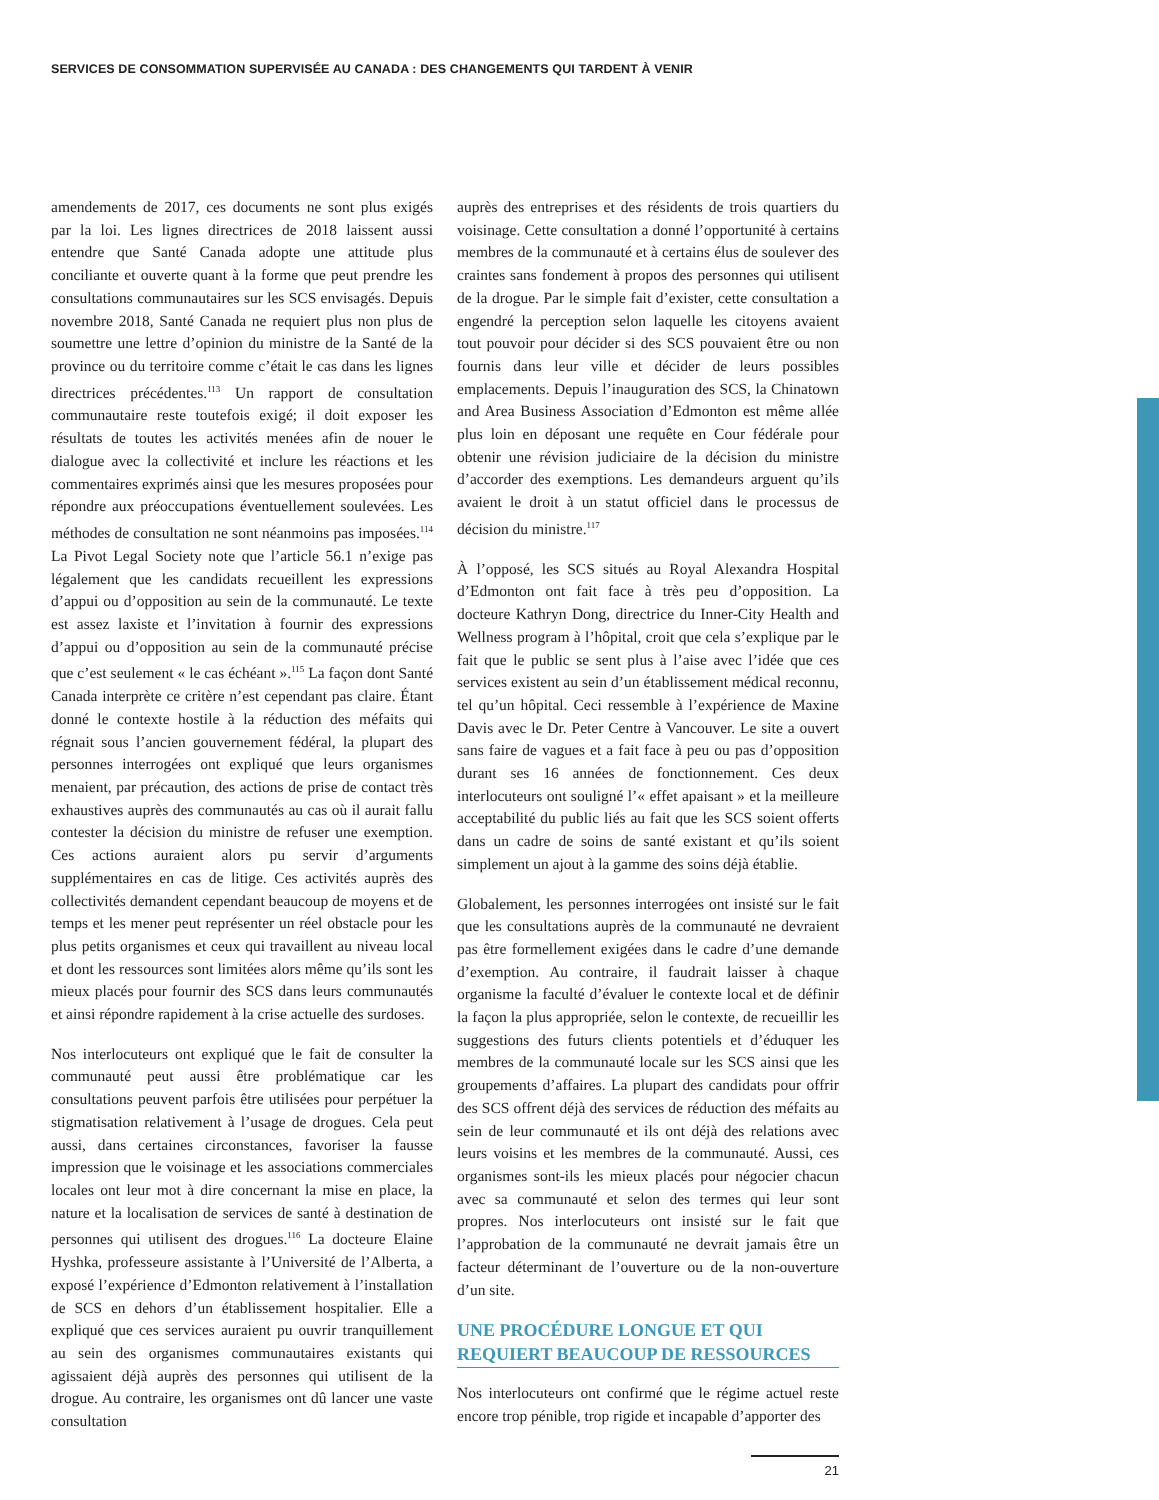SERVICES DE CONSOMMATION SUPERVISÉE AU CANADA : DES CHANGEMENTS QUI TARDENT À VENIR
amendements de 2017, ces documents ne sont plus exigés par la loi. Les lignes directrices de 2018 laissent aussi entendre que Santé Canada adopte une attitude plus conciliante et ouverte quant à la forme que peut prendre les consultations communautaires sur les SCS envisagés. Depuis novembre 2018, Santé Canada ne requiert plus non plus de soumettre une lettre d’opinion du ministre de la Santé de la province ou du territoire comme c’était le cas dans les lignes directrices précédentes.<sup>113</sup> Un rapport de consultation communautaire reste toutefois exigé; il doit exposer les résultats de toutes les activités menées afin de nouer le dialogue avec la collectivité et inclure les réactions et les commentaires exprimés ainsi que les mesures proposées pour répondre aux préoccupations éventuellement soulevées. Les méthodes de consultation ne sont néanmoins pas imposées.<sup>114</sup> La Pivot Legal Society note que l’article 56.1 n’exige pas légalement que les candidats recueillent les expressions d’appui ou d’opposition au sein de la communauté. Le texte est assez laxiste et l’invitation à fournir des expressions d’appui ou d’opposition au sein de la communauté précise que c’est seulement « le cas échéant ».<sup>115</sup> La façon dont Santé Canada interprète ce critère n’est cependant pas claire. Étant donné le contexte hostile à la réduction des méfaits qui régnait sous l’ancien gouvernement fédéral, la plupart des personnes interrogées ont expliqué que leurs organismes menaient, par précaution, des actions de prise de contact très exhaustives auprès des communautés au cas où il aurait fallu contester la décision du ministre de refuser une exemption. Ces actions auraient alors pu servir d’arguments supplémentaires en cas de litige. Ces activités auprès des collectivités demandent cependant beaucoup de moyens et de temps et les mener peut représenter un réel obstacle pour les plus petits organismes et ceux qui travaillent au niveau local et dont les ressources sont limitées alors même qu’ils sont les mieux placés pour fournir des SCS dans leurs communautés et ainsi répondre rapidement à la crise actuelle des surdoses.
Nos interlocuteurs ont expliqué que le fait de consulter la communauté peut aussi être problématique car les consultations peuvent parfois être utilisées pour perpétuer la stigmatisation relativement à l’usage de drogues. Cela peut aussi, dans certaines circonstances, favoriser la fausse impression que le voisinage et les associations commerciales locales ont leur mot à dire concernant la mise en place, la nature et la localisation de services de santé à destination de personnes qui utilisent des drogues.<sup>116</sup> La docteure Elaine Hyshka, professeure assistante à l’Université de l’Alberta, a exposé l’expérience d’Edmonton relativement à l’installation de SCS en dehors d’un établissement hospitalier. Elle a expliqué que ces services auraient pu ouvrir tranquillement au sein des organismes communautaires existants qui agissaient déjà auprès des personnes qui utilisent de la drogue. Au contraire, les organismes ont dû lancer une vaste consultation
auprès des entreprises et des résidents de trois quartiers du voisinage. Cette consultation a donné l’opportunité à certains membres de la communauté et à certains élus de soulever des craintes sans fondement à propos des personnes qui utilisent de la drogue. Par le simple fait d’exister, cette consultation a engendré la perception selon laquelle les citoyens avaient tout pouvoir pour décider si des SCS pouvaient être ou non fournis dans leur ville et décider de leurs possibles emplacements. Depuis l’inauguration des SCS, la Chinatown and Area Business Association d’Edmonton est même allée plus loin en déposant une requête en Cour fédérale pour obtenir une révision judiciaire de la décision du ministre d’accorder des exemptions. Les demandeurs arguent qu’ils avaient le droit à un statut officiel dans le processus de décision du ministre.<sup>117</sup>
À l’opposé, les SCS situés au Royal Alexandra Hospital d’Edmonton ont fait face à très peu d’opposition. La docteure Kathryn Dong, directrice du Inner-City Health and Wellness program à l’hôpital, croit que cela s’explique par le fait que le public se sent plus à l’aise avec l’idée que ces services existent au sein d’un établissement médical reconnu, tel qu’un hôpital. Ceci ressemble à l’expérience de Maxine Davis avec le Dr. Peter Centre à Vancouver. Le site a ouvert sans faire de vagues et a fait face à peu ou pas d’opposition durant ses 16 années de fonctionnement. Ces deux interlocuteurs ont souligné l’« effet apaisant » et la meilleure acceptabilité du public liés au fait que les SCS soient offerts dans un cadre de soins de santé existant et qu’ils soient simplement un ajout à la gamme des soins déjà établie.
Globalement, les personnes interrogées ont insisté sur le fait que les consultations auprès de la communauté ne devraient pas être formellement exigées dans le cadre d’une demande d’exemption. Au contraire, il faudrait laisser à chaque organisme la faculté d’évaluer le contexte local et de définir la façon la plus appropriée, selon le contexte, de recueillir les suggestions des futurs clients potentiels et d’éduquer les membres de la communauté locale sur les SCS ainsi que les groupements d’affaires. La plupart des candidats pour offrir des SCS offrent déjà des services de réduction des méfaits au sein de leur communauté et ils ont déjà des relations avec leurs voisins et les membres de la communauté. Aussi, ces organismes sont-ils les mieux placés pour négocier chacun avec sa communauté et selon des termes qui leur sont propres. Nos interlocuteurs ont insisté sur le fait que l’approbation de la communauté ne devrait jamais être un facteur déterminant de l’ouverture ou de la non-ouverture d’un site.
UNE PROCÉDURE LONGUE ET QUI REQUIERT BEAUCOUP DE RESSOURCES
Nos interlocuteurs ont confirmé que le régime actuel reste encore trop pénible, trop rigide et incapable d’apporter des
21